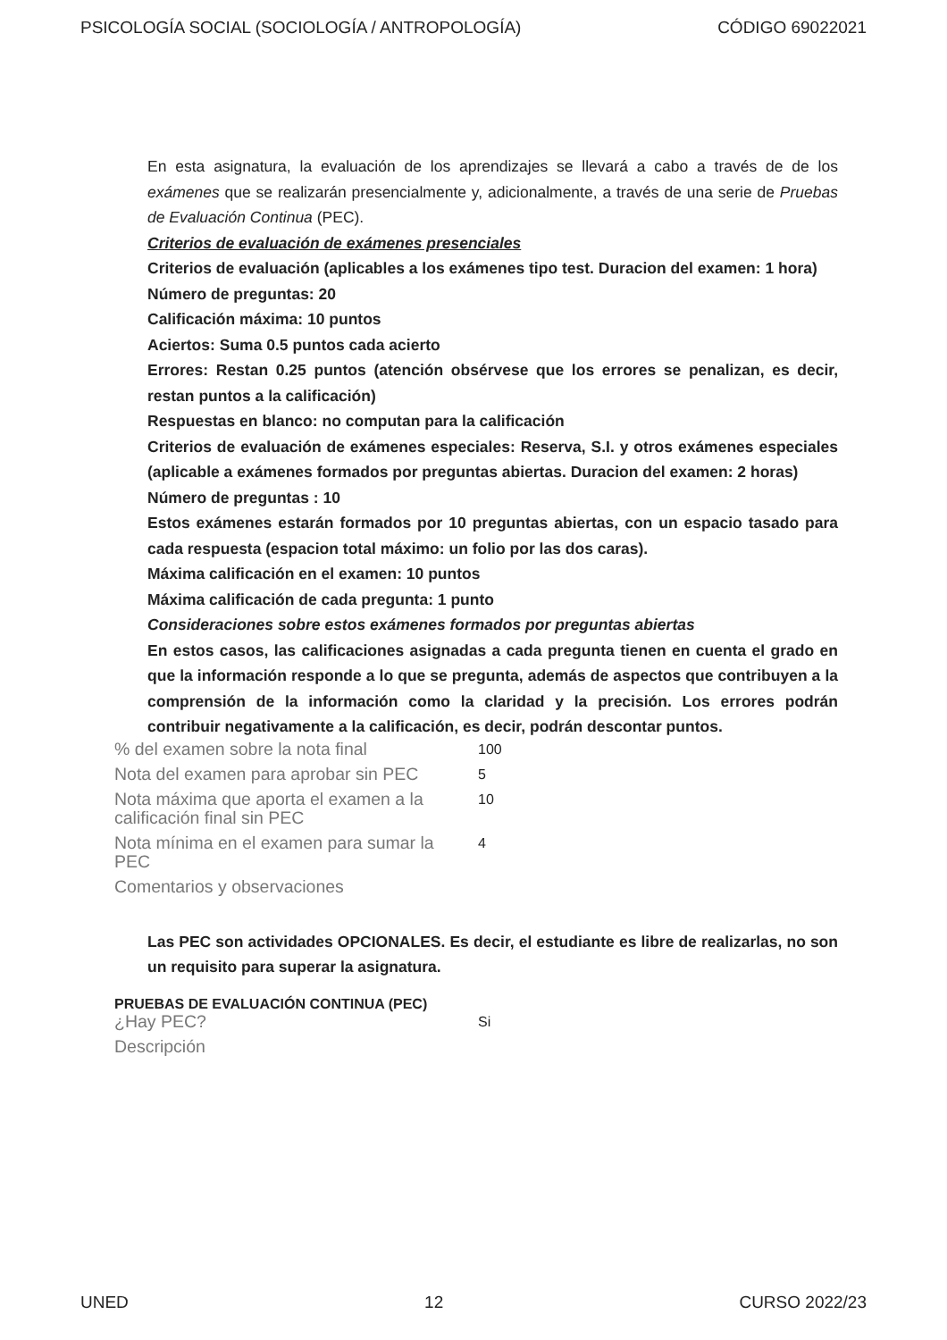PSICOLOGÍA SOCIAL (SOCIOLOGÍA / ANTROPOLOGÍA) CÓDIGO 69022021
En esta asignatura, la evaluación de los aprendizajes se llevará a cabo a través de de los exámenes que se realizarán presencialmente y, adicionalmente, a través de una serie de Pruebas de Evaluación Continua (PEC).
Criterios de evaluación de exámenes presenciales
Criterios de evaluación (aplicables a los exámenes tipo test. Duracion del examen: 1 hora)
Número de preguntas: 20
Calificación máxima: 10 puntos
Aciertos: Suma 0.5 puntos cada acierto
Errores: Restan 0.25 puntos (atención obsérvese que los errores se penalizan, es decir, restan puntos a la calificación)
Respuestas en blanco: no computan para la calificación
Criterios de evaluación de exámenes especiales: Reserva, S.I. y otros exámenes especiales (aplicable a exámenes formados por preguntas abiertas. Duracion del examen: 2 horas)
Número de preguntas : 10
Estos exámenes estarán formados por 10 preguntas abiertas, con un espacio tasado para cada respuesta (espacion total máximo: un folio por las dos caras).
Máxima calificación en el examen: 10 puntos
Máxima calificación de cada pregunta: 1 punto
Consideraciones sobre estos exámenes formados por preguntas abiertas
En estos casos, las calificaciones asignadas a cada pregunta tienen en cuenta el grado en que la información responde a lo que se pregunta, además de aspectos que contribuyen a la comprensión de la información como la claridad y la precisión. Los errores podrán contribuir negativamente a la calificación, es decir, podrán descontar puntos.
| % del examen sobre la nota final | 100 |
| Nota del examen para aprobar sin PEC | 5 |
| Nota máxima que aporta el examen a la calificación final sin PEC | 10 |
| Nota mínima en el examen para sumar la PEC | 4 |
| Comentarios y observaciones | |
Las PEC son actividades OPCIONALES. Es decir, el estudiante es libre de realizarlas, no son un requisito para superar la asignatura.
PRUEBAS DE EVALUACIÓN CONTINUA (PEC)
| ¿Hay PEC? | Si |
| Descripción | |
UNED 12 CURSO 2022/23